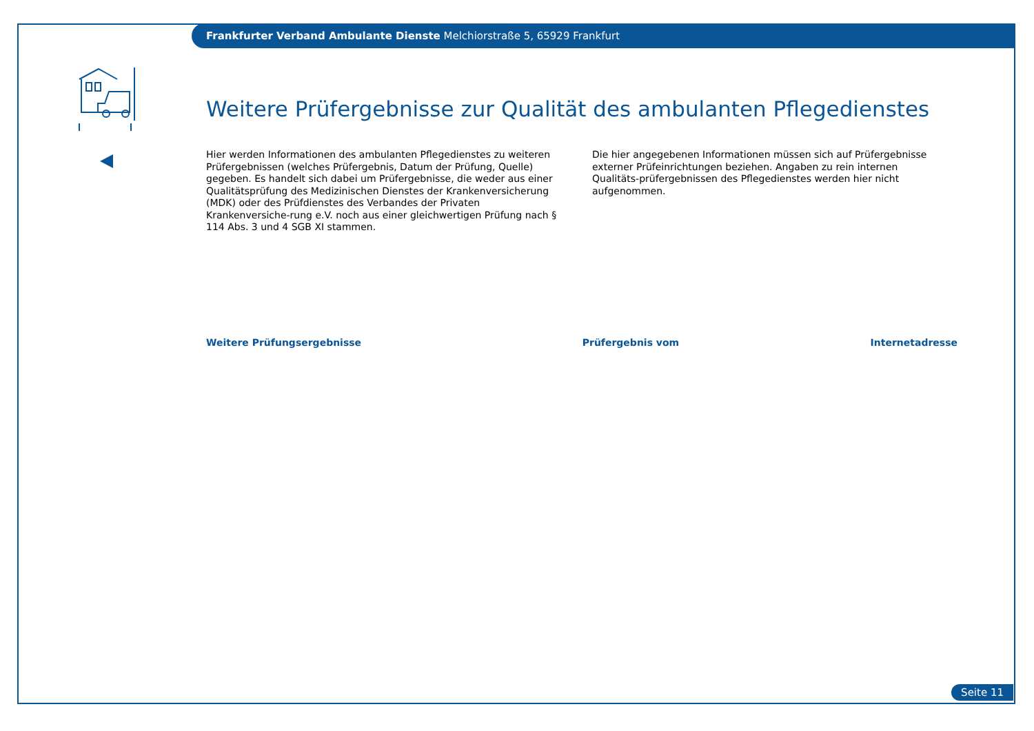Frankfurter Verband Ambulante Dienste Melchiorstraße 5, 65929 Frankfurt
Weitere Prüfergebnisse zur Qualität des ambulanten Pflegedienstes
Hier werden Informationen des ambulanten Pflegedienstes zu weiteren Prüfergebnissen (welches Prüfergebnis, Datum der Prüfung, Quelle) gegeben. Es handelt sich dabei um Prüfergebnisse, die weder aus einer Qualitätsprüfung des Medizinischen Dienstes der Krankenversicherung (MDK) oder des Prüfdienstes des Verbandes der Privaten Krankenversiche-rung e.V. noch aus einer gleichwertigen Prüfung nach § 114 Abs. 3 und 4 SGB XI stammen.
Die hier angegebenen Informationen müssen sich auf Prüfergebnisse externer Prüfeinrichtungen beziehen. Angaben zu rein internen Qualitäts-prüfergebnissen des Pflegedienstes werden hier nicht aufgenommen.
| Weitere Prüfungsergebnisse | Prüfergebnis vom | Internetadresse |
| --- | --- | --- |
Seite 11